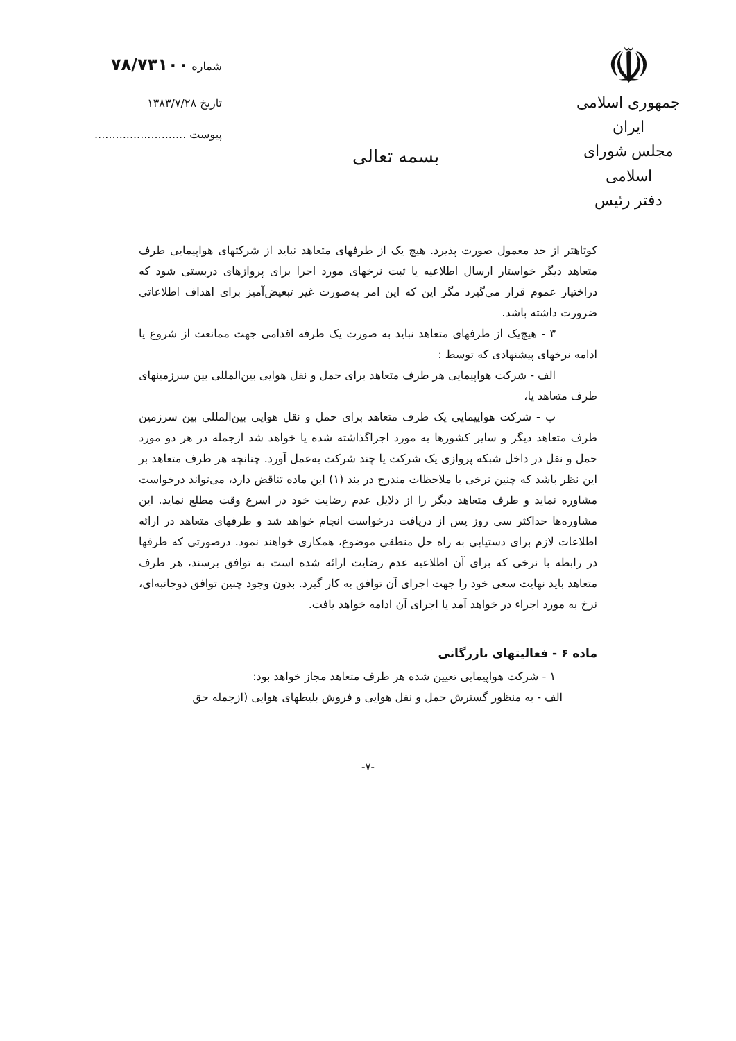☫
جمهوری اسلامی ایران
مجلس شورای اسلامی
دفتر رئیس
بسمه تعالی
شماره ۷۸/۷۳۱۰۰
تاریخ ۱۳۸۳/۷/۲۸
پیوست ..........................
کوتاهتر از حد معمول صورت پذیرد. هیچ یک از طرفهای متعاهد نباید از شرکتهای هواپیمایی طرف متعاهد دیگر خواستار ارسال اطلاعیه یا ثبت نرخهای مورد اجرا برای پروازهای دربستی شود که دراختیار عموم قرار می‌گیرد مگر این که این امر به‌صورت غیر تبعیض‌آمیز برای اهداف اطلاعاتی ضرورت داشته باشد.
۳ - هیچ‌یک از طرفهای متعاهد نباید به صورت یک طرفه اقدامی جهت ممانعت از شروع یا ادامه نرخهای پیشنهادی که توسط :
الف - شرکت هواپیمایی هر طرف متعاهد برای حمل و نقل هوایی بین‌المللی بین سرزمینهای طرف متعاهد یا،
ب - شرکت هواپیمایی یک طرف متعاهد برای حمل و نقل هوایی بین‌المللی بین سرزمین طرف متعاهد دیگر و سایر کشورها به مورد اجراگذاشته شده یا خواهد شد ازجمله در هر دو مورد حمل و نقل در داخل شبکه پروازی یک شرکت یا چند شرکت به‌عمل آورد. چنانچه هر طرف متعاهد بر این نظر باشد که چنین نرخی با ملاحظات مندرج در بند (۱) این ماده تناقض دارد، می‌تواند درخواست مشاوره نماید و طرف متعاهد دیگر را از دلایل عدم رضایت خود در اسرع وقت مطلع نماید. این مشاوره‌ها حداکثر سی روز پس از دریافت درخواست انجام خواهد شد و طرفهای متعاهد در ارائه اطلاعات لازم برای دستیابی به راه حل منطقی موضوع، همکاری خواهند نمود. درصورتی که طرفها در رابطه با نرخی که برای آن اطلاعیه عدم رضایت ارائه شده است به توافق برسند، هر طرف متعاهد باید نهایت سعی خود را جهت اجرای آن توافق به کار گیرد. بدون وجود چنین توافق دوجانبه‌ای، نرخ به مورد اجراء در خواهد آمد یا اجرای آن ادامه خواهد یافت.
ماده ۶ - فعالیتهای بازرگانی
۱ - شرکت هواپیمایی تعیین شده هر طرف متعاهد مجاز خواهد بود:
الف - به منظور گسترش حمل و نقل هوایی و فروش بلیطهای هوایی (ازجمله حق
-۷-